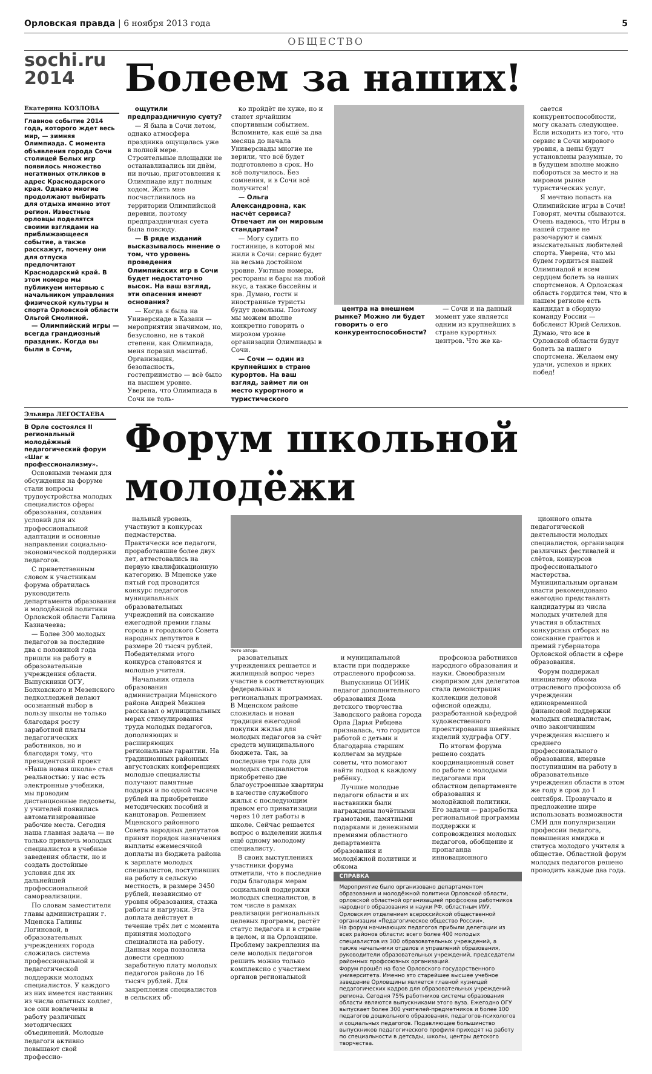Орловская правда | 6 ноября 2013 года 5
ОБЩЕСТВО
sochi.ru
2014
Болеем за наших!
Екатерина КОЗЛОВА
Главное событие 2014 года, которого ждет весь мир, — зимняя Олимпиада. С момента объявления города Сочи столицей Белых игр появилось множество негативных откликов в адрес Краснодарского края. Однако многие продолжают выбирать для отдыха именно этот регион. Известные орловцы поделятся своими взглядами на приближающееся событие, а также расскажут, почему они для отпуска предпочитают Краснодарский край. В этом номере мы публикуем интервью с начальником управления физической культуры и спорта Орловской области Ольгой Смолиной.
— Олимпийский игры — всегда грандиозный праздник. Когда вы были в Сочи,
ощутили предпраздничную суету?
— Я была в Сочи летом, однако атмосфера праздника ощущалась уже в полной мере. Строительные площадки не останавливались ни днём, ни ночью, приготовления к Олимпиаде идут полным ходом. Жить мне посчастливилось на территории Олимпийской деревни, поэтому предпраздничная суета была повсюду.
— В ряде изданий высказывалось мнение о том, что уровень проведения Олимпийских игр в Сочи будет недостаточно высок. На ваш взгляд, эти опасения имеют основания?
— Когда я была на Универсиаде в Казани — мероприятии значимом, но, безусловно, не в такой степени, как Олимпиада, меня поразил масштаб. Организация, безопасность, гостеприимство — всё было на высшем уровне. Уверена, что Олимпиада в Сочи не толь-
ко пройдёт не хуже, но и станет ярчайшим спортивным событием. Вспомните, как ещё за два месяца до начала Универсиады многие не верили, что всё будет подготовлено в срок. Но всё получилось. Без сомнения, и в Сочи всё получится!
— Ольга Александровна, как насчёт сервиса? Отвечает ли он мировым стандартам?
— Могу судить по гостинице, в которой мы жили в Сочи: сервис будет на весьма достойном уровне. Уютные номера, рестораны и бары на любой вкус, а также бассейны и spa. Думаю, гости и иностранные туристы будут довольны. Поэтому мы можем вполне конкретно говорить о мировом уровне организации Олимпиады в Сочи.
— Сочи — один из крупнейших в стране курортов. На ваш взгляд, займет ли он место курортного и туристического
центра на внешнем рынке? Можно ли будет говорить о его конкурентоспособности?
— Сочи и на данный момент уже является одним из крупнейших в стране курортных центров. Что же ка-
сается конкурентоспособности, могу сказать следующее. Если исходить из того, что сервис в Сочи мирового уровня, а цены будут установлены разумные, то в будущем вполне можно побороться за место и на мировом рынке туристических услуг.
Я мечтаю попасть на Олимпийские игры в Сочи! Говорят, мечты сбываются. Очень надеюсь, что Игры в нашей стране не разочаруют и самых взыскательных любителей спорта. Уверена, что мы будем гордиться нашей Олимпиадой и всем сердцем болеть за наших спортсменов. А Орловская область гордится тем, что в нашем регионе есть кандидат в сборную команду России — бобслеист Юрий Селихов. Думаю, что все в Орловской области будут болеть за нашего спортсмена. Желаем ему удачи, успехов и ярких побед!
Эльвира ЛЕГОСТАЕВА
В Орле состоялся II региональный молодёжный педагогический форум «Шаг к профессионализму».
Основными темами для обсуждения на форуме стали вопросы трудоустройства молодых специалистов сферы образования, создания условий для их профессиональной адаптации и основные направления социально-экономической поддержки педагогов.
С приветственным словом к участникам форума обратилась руководитель департамента образования и молодёжной политики Орловской области Галина Казначеева:
— Более 300 молодых педагогов за последние два с половиной года пришли на работу в образовательные учреждения области. Выпускники ОГУ, Болховского и Мезенского педколледжей делают осознанный выбор в пользу школы не только благодаря росту заработной платы педагогических работников, но и благодаря тому, что президентский проект «Наша новая школа» стал реальностью: у нас есть электронные учебники, мы проводим дистанционные педсоветы, у учителей появились автоматизированные рабочие места. Сегодня наша главная задача — не только привлечь молодых специалистов в учебные заведения области, но и создать достойные условия для их дальнейшей профессиональной самореализации.
По словам заместителя главы администрации г. Мценска Галины Логиновой, в образовательных учреждениях города сложилась система профессиональной и педагогической поддержки молодых специалистов. У каждого из них имеется наставник из числа опытных коллег, все они вовлечены в работу различных методических объединений. Молодые педагоги активно повышают свой профессио-
Форум школьной молодёжи
нальный уровень, участвуют в конкурсах педмастерства. Практически все педагоги, проработавшие более двух лет, аттестовались на первую квалификационную категорию. В Мценске уже пятый год проводится конкурс педагогов муниципальных образовательных учреждений на соискание ежегодной премии главы города и городского Совета народных депутатов в размере 20 тысяч рублей. Победителями этого конкурса становятся и молодые учителя.
Начальник отдела образования администрации Мценского района Андрей Межнев рассказал о муниципальных мерах стимулирования труда молодых педагогов, дополняющих и расширяющих региональные гарантии. На традиционных районных августовских конференциях молодые специалисты получают памятные подарки и по одной тысяче рублей на приобретение методических пособий и канцтоваров. Решением Мценского районного Совета народных депутатов принят порядок назначения выплаты ежемесячной доплаты из бюджета района к зарплате молодых специалистов, поступивших на работу в сельскую местность, в размере 3450 рублей, независимо от уровня образования, стажа работы и нагрузки. Эта доплата действует в течение трёх лет с момента принятия молодого специалиста на работу. Данная мера позволила довести среднюю заработную плату молодых педагогов района до 16 тысяч рублей. Для закрепления специалистов в сельских об-
Фото автора
разовательных учреждениях решается и жилищный вопрос через участие в соответствующих федеральных и региональных программах. В Мценском районе сложилась и новая традиция ежегодной покупки жилья для молодых педагогов за счёт средств муниципального бюджета. Так, за последние три года для молодых специалистов приобретено две благоустроенные квартиры в качестве служебного жилья с последующим правом его приватизации через 10 лет работы в школе. Сейчас решается вопрос о выделении жилья ещё одному молодому специалисту.
В своих выступлениях участники форума отметили, что в последние годы благодаря мерам социальной поддержки молодых специалистов, в том числе в рамках реализации региональных целевых программ, растёт статус педагога и в стране в целом, и на Орловщине. Проблему закрепления на селе молодых педагогов решить можно только комплексно с участием органов региональной
и муниципальной власти при поддержке отраслевого профсоюза.
Выпускница ОГИИК педагог дополнительного образования Дома детского творчества Заводского района города Орла Дарья Рябцева призналась, что гордится работой с детьми и благодарна старшим коллегам за мудрые советы, что помогают найти подход к каждому ребёнку.
Лучшие молодые педагоги области и их наставники были награждены почётными грамотами, памятными подарками и денежными премиями областного департамента образования и молодёжной политики и обкома
профсоюза работников народного образования и науки. Своеобразным сюрпризом для делегатов стала демонстрация коллекции деловой офисной одежды, разработанной кафедрой художественного проектирования швейных изделий худграфа ОГУ.
По итогам форума решено создать координационный совет по работе с молодыми педагогами при областном департаменте образования и молодёжной политики. Его задачи — разработка региональной программы поддержки и сопровождения молодых педагогов, обобщение и пропаганда инновационного
СПРАВКА
Мероприятие было организовано департаментом образования и молодёжной политики Орловской области, орловской областной организацией профсоюза работников народного образования и науки РФ, областным ИУУ, Орловским отделением всероссийской общественной организации «Педагогическое общество России».
На форум начинающих педагогов прибыли делегации из всех районов области: всего более 400 молодых специалистов из 300 образовательных учреждений, а также начальники отделов и управлений образования, руководители образовательных учреждений, председатели районных профсоюзных организаций.
Форум прошёл на базе Орловского государственного университета. Именно это старейшее высшее учебное заведение Орловщины является главной кузницей педагогических кадров для образовательных учреждений региона. Сегодня 75% работников системы образования области являются выпускниками этого вуза. Ежегодно ОГУ выпускает более 300 учителей-предметников и более 100 педагогов дошкольного образования, педагогов-психологов и социальных педагогов. Подавляющее большинство выпускников педагогического профиля приходят на работу по специальности в детсады, школы, центры детского творчества.
ционного опыта педагогической деятельности молодых специалистов, организация различных фестивалей и слётов, конкурсов профессионального мастерства. Муниципальным органам власти рекомендовано ежегодно представлять кандидатуры из числа молодых учителей для участия в областных конкурсных отборах на соискание грантов и премий губернатора Орловской области в сфере образования.
Форум поддержал инициативу обкома отраслевого профсоюза об учреждении единовременной финансовой поддержки молодых специалистам, очно закончившим учреждения высшего и среднего профессионального образования, впервые поступившим на работу в образовательные учреждения области в этом же году в срок до 1 сентября. Прозвучало и предложение шире использовать возможности СМИ для популяризации профессии педагога, повышения имиджа и статуса молодого учителя в обществе. Областной форум молодых педагогов решено проводить каждые два года.